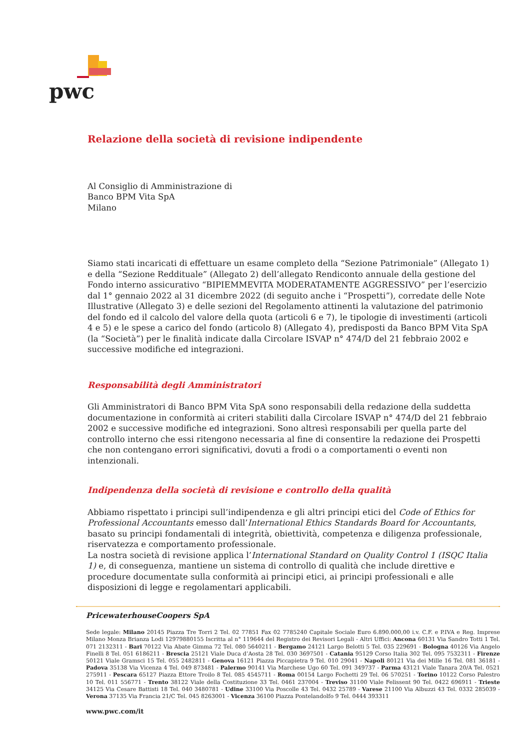pwc
Relazione della società di revisione indipendente
Al Consiglio di Amministrazione di
Banco BPM Vita SpA
Milano
Siamo stati incaricati di effettuare un esame completo della “Sezione Patrimoniale” (Allegato 1) e della “Sezione Reddituale” (Allegato 2) dell’allegato Rendiconto annuale della gestione del Fondo interno assicurativo “BIPIEMMEVITA MODERATAMENTE AGGRESSIVO” per l’esercizio dal 1° gennaio 2022 al 31 dicembre 2022 (di seguito anche i “Prospetti”), corredate delle Note Illustrative (Allegato 3) e delle sezioni del Regolamento attinenti la valutazione del patrimonio del fondo ed il calcolo del valore della quota (articoli 6 e 7), le tipologie di investimenti (articoli 4 e 5) e le spese a carico del fondo (articolo 8) (Allegato 4), predisposti da Banco BPM Vita SpA (la “Società”) per le finalità indicate dalla Circolare ISVAP n° 474/D del 21 febbraio 2002 e successive modifiche ed integrazioni.
Responsabilità degli Amministratori
Gli Amministratori di Banco BPM Vita SpA sono responsabili della redazione della suddetta documentazione in conformità ai criteri stabiliti dalla Circolare ISVAP n° 474/D del 21 febbraio 2002 e successive modifiche ed integrazioni. Sono altresì responsabili per quella parte del controllo interno che essi ritengono necessaria al fine di consentire la redazione dei Prospetti che non contengano errori significativi, dovuti a frodi o a comportamenti o eventi non intenzionali.
Indipendenza della società di revisione e controllo della qualità
Abbiamo rispettato i principi sull’indipendenza e gli altri principi etici del Code of Ethics for Professional Accountants emesso dall’International Ethics Standards Board for Accountants, basato su principi fondamentali di integrità, obiettività, competenza e diligenza professionale, riservatezza e comportamento professionale.
La nostra società di revisione applica l’International Standard on Quality Control 1 (ISQC Italia 1) e, di conseguenza, mantiene un sistema di controllo di qualità che include direttive e procedure documentate sulla conformità ai principi etici, ai principi professionali e alle disposizioni di legge e regolamentari applicabili.
PricewaterhouseCoopers SpA
Sede legale: Milano 20145 Piazza Tre Torri 2 Tel. 02 77851 Fax 02 7785240 Capitale Sociale Euro 6.890.000,00 i.v. C.F. e P.IVA e Reg. Imprese Milano Monza Brianza Lodi 12979880155 Iscritta al n° 119644 del Registro dei Revisori Legali - Altri Uffici: Ancona 60131 Via Sandro Totti 1 Tel. 071 2132311 - Bari 70122 Via Abate Gimma 72 Tel. 080 5640211 - Bergamo 24121 Largo Belotti 5 Tel. 035 229691 - Bologna 40126 Via Angelo Finelli 8 Tel. 051 6186211 - Brescia 25121 Viale Duca d’Aosta 28 Tel. 030 3697501 - Catania 95129 Corso Italia 302 Tel. 095 7532311 - Firenze 50121 Viale Gramsci 15 Tel. 055 2482811 - Genova 16121 Piazza Piccapietra 9 Tel. 010 29041 - Napoli 80121 Via dei Mille 16 Tel. 081 36181 - Padova 35138 Via Vicenza 4 Tel. 049 873481 - Palermo 90141 Via Marchese Ugo 60 Tel. 091 349737 - Parma 43121 Viale Tanara 20/A Tel. 0521 275911 - Pescara 65127 Piazza Ettore Troilo 8 Tel. 085 4545711 - Roma 00154 Largo Fochetti 29 Tel. 06 570251 - Torino 10122 Corso Palestro 10 Tel. 011 556771 - Trento 38122 Viale della Costituzione 33 Tel. 0461 237004 - Treviso 31100 Viale Felissent 90 Tel. 0422 696911 - Trieste 34125 Via Cesare Battisti 18 Tel. 040 3480781 - Udine 33100 Via Poscolle 43 Tel. 0432 25789 - Varese 21100 Via Albuzzi 43 Tel. 0332 285039 - Verona 37135 Via Francia 21/C Tel. 045 8263001 - Vicenza 36100 Piazza Pontelandolfo 9 Tel. 0444 393311
www.pwc.com/it